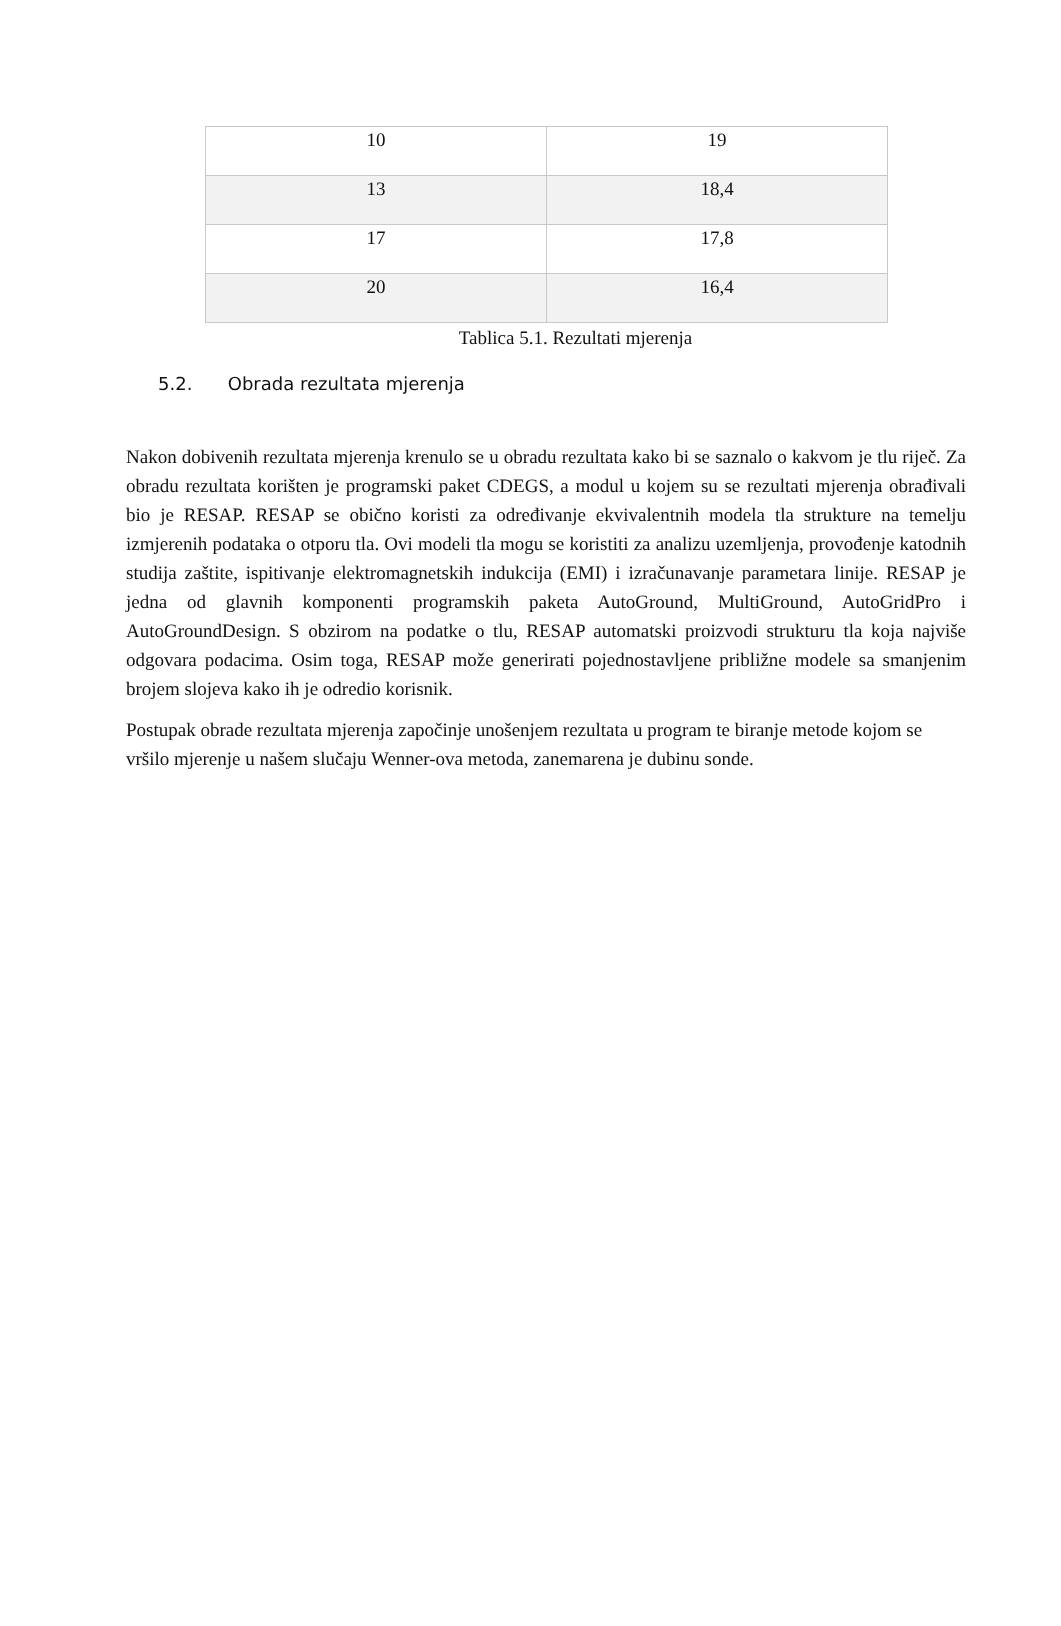| 10 | 19 |
| 13 | 18,4 |
| 17 | 17,8 |
| 20 | 16,4 |
Tablica 5.1. Rezultati mjerenja
5.2. Obrada rezultata mjerenja
Nakon dobivenih rezultata mjerenja krenulo se u obradu rezultata kako bi se saznalo o kakvom je tlu riječ. Za obradu rezultata korišten je programski paket CDEGS, a modul u kojem su se rezultati mjerenja obrađivali bio je RESAP. RESAP se obično koristi za određivanje ekvivalentnih modela tla strukture na temelju izmjerenih podataka o otporu tla. Ovi modeli tla mogu se koristiti za analizu uzemljenja, provođenje katodnih studija zaštite, ispitivanje elektromagnetskih indukcija (EMI) i izračunavanje parametara linije. RESAP je jedna od glavnih komponenti programskih paketa AutoGround, MultiGround, AutoGridPro i AutoGroundDesign. S obzirom na podatke o tlu, RESAP automatski proizvodi strukturu tla koja najviše odgovara podacima. Osim toga, RESAP može generirati pojednostavljene približne modele sa smanjenim brojem slojeva kako ih je odredio korisnik.
Postupak obrade rezultata mjerenja započinje unošenjem rezultata u program te biranje metode kojom se vršilo mjerenje u našem slučaju Wenner-ova metoda, zanemarena je dubinu sonde.